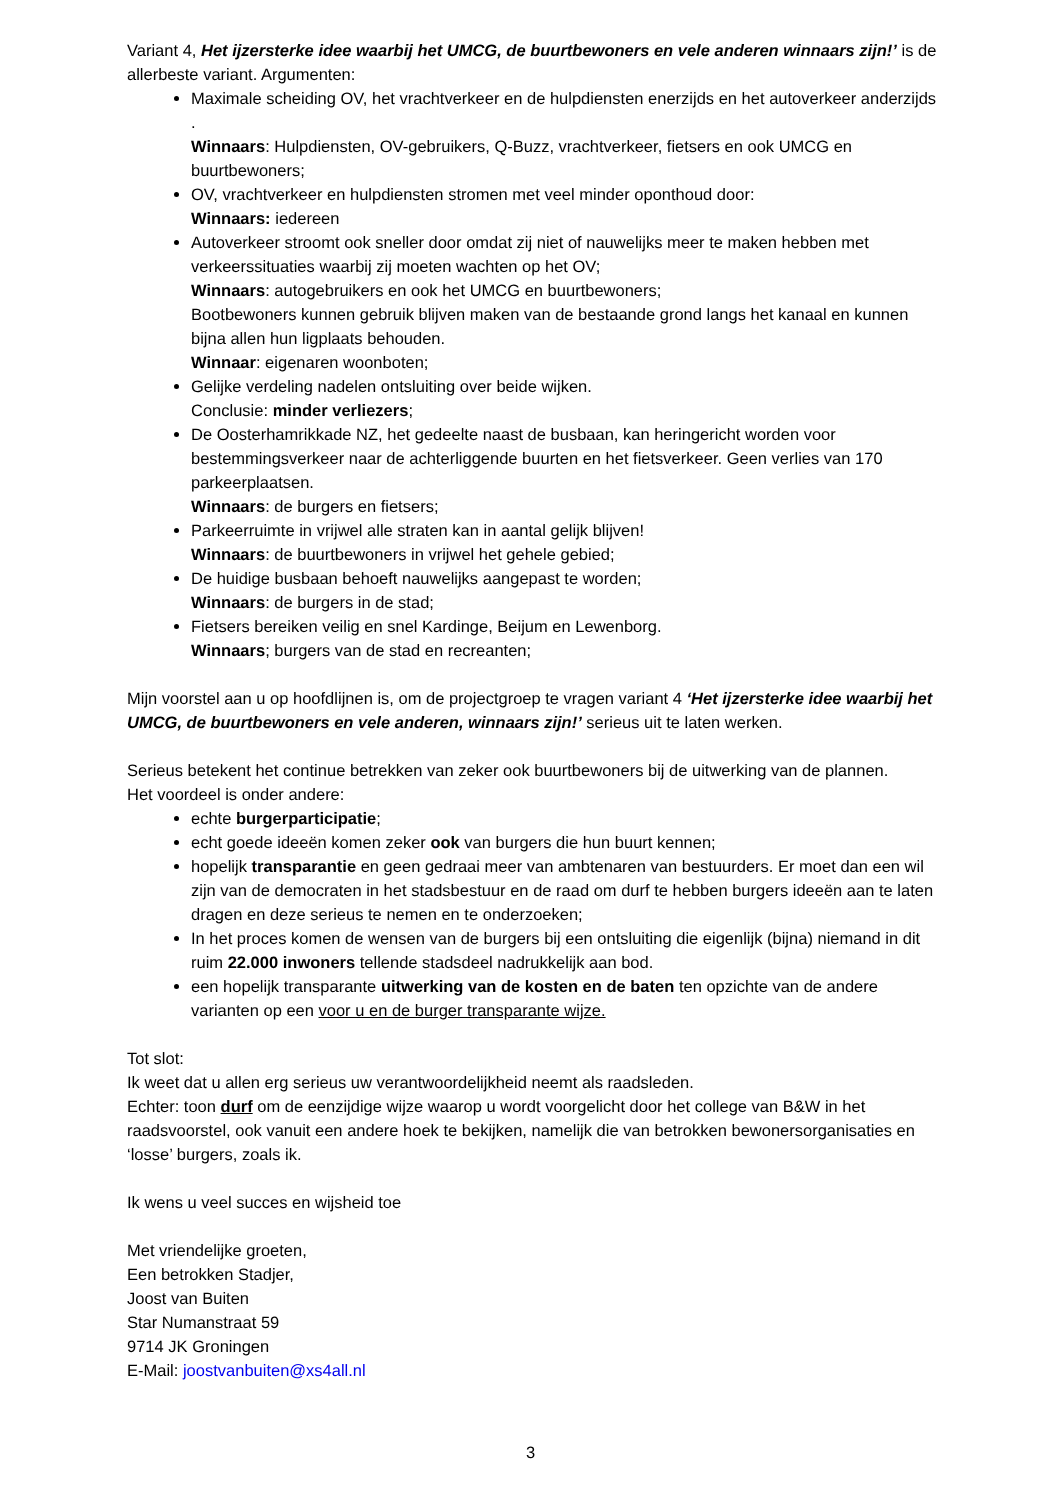Variant 4, Het ijzersterke idee waarbij het UMCG, de buurtbewoners en vele anderen winnaars zijn!’ is de allerbeste variant. Argumenten:
Maximale scheiding OV, het vrachtverkeer en de hulpdiensten enerzijds en het autoverkeer anderzijds .
Winnaars: Hulpdiensten, OV-gebruikers, Q-Buzz, vrachtverkeer, fietsers en ook UMCG en buurtbewoners;
OV, vrachtverkeer en hulpdiensten stromen met veel minder oponthoud door:
Winnaars: iedereen
Autoverkeer stroomt ook sneller door omdat zij niet of nauwelijks meer te maken hebben met verkeerssituaties waarbij zij moeten wachten op het OV;
Winnaars: autogebruikers en ook het UMCG en buurtbewoners;
Bootbewoners kunnen gebruik blijven maken van de bestaande grond langs het kanaal en kunnen bijna allen hun ligplaats behouden.
Winnaar: eigenaren woonboten;
Gelijke verdeling nadelen ontsluiting over beide wijken.
Conclusie: minder verliezers;
De Oosterhamrikkade NZ, het gedeelte naast de busbaan, kan heringericht worden voor bestemmingsverkeer naar de achterliggende buurten en het fietsverkeer. Geen verlies van 170 parkeerplaatsen.
Winnaars: de burgers en fietsers;
Parkeerruimte in vrijwel alle straten kan in aantal gelijk blijven!
Winnaars: de buurtbewoners in vrijwel het gehele gebied;
De huidige busbaan behoeft nauwelijks aangepast te worden;
Winnaars: de burgers in de stad;
Fietsers bereiken veilig en snel Kardinge, Beijum en Lewenborg.
Winnaars; burgers van de stad en recreanten;
Mijn voorstel aan u op hoofdlijnen is, om de projectgroep te vragen variant 4 ‘Het ijzersterke idee waarbij het UMCG, de buurtbewoners en vele anderen, winnaars zijn!’ serieus uit te laten werken.
Serieus betekent het continue betrekken van zeker ook buurtbewoners bij de uitwerking van de plannen.
Het voordeel is onder andere:
echte burgerparticipatie;
echt goede ideeën komen zeker ook van burgers die hun buurt kennen;
hopelijk transparantie en geen gedraai meer van ambtenaren van bestuurders. Er moet dan een wil zijn van de democraten in het stadsbestuur en de raad om durf te hebben burgers ideeën aan te laten dragen en deze serieus te nemen en te onderzoeken;
In het proces komen de wensen van de burgers bij een ontsluiting die eigenlijk (bijna) niemand in dit ruim 22.000 inwoners tellende stadsdeel nadrukkelijk aan bod.
een hopelijk transparante uitwerking van de kosten en de baten ten opzichte van de andere varianten op een voor u en de burger transparante wijze.
Tot slot:
Ik weet dat u allen erg serieus uw verantwoordelijkheid neemt als raadsleden.
Echter: toon durf om de eenzijdige wijze waarop u wordt voorgelicht door het college van B&W in het raadsvoorstel, ook vanuit een andere hoek te bekijken, namelijk die van betrokken bewonersorganisaties en ‘losse’ burgers, zoals ik.
Ik wens u veel succes en wijsheid toe
Met vriendelijke groeten,
Een betrokken Stadjer,
Joost van Buiten
Star Numanstraat 59
9714 JK Groningen
E-Mail: joostvanbuiten@xs4all.nl
3